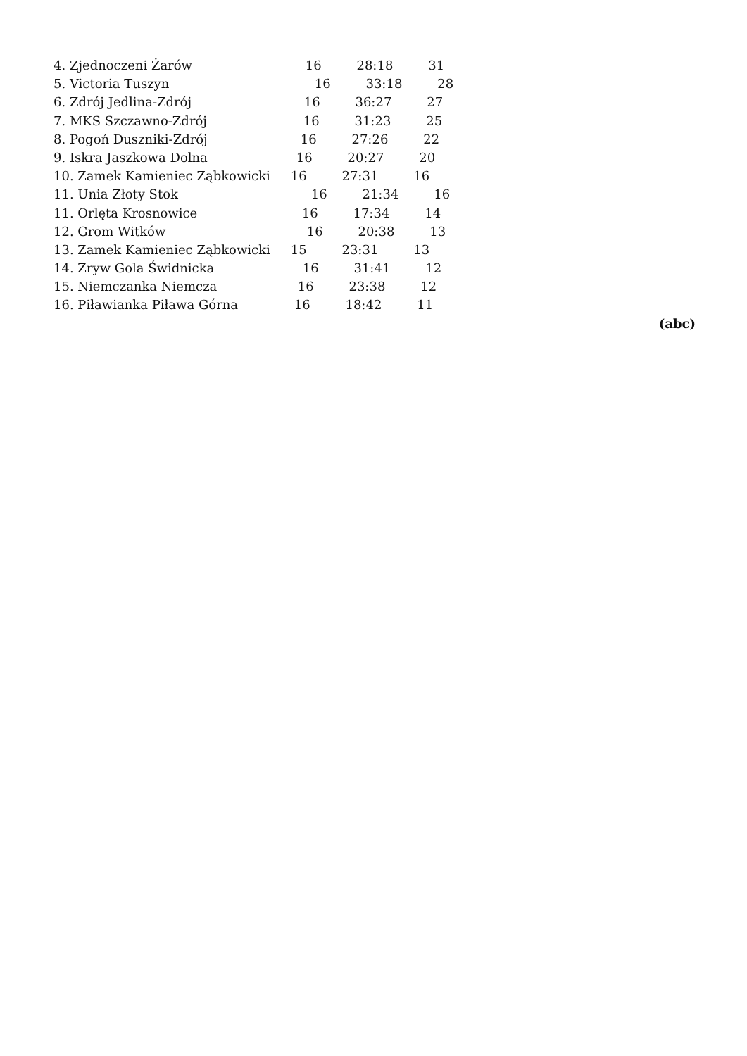4. Zjednoczeni Żarów 16 28:18 31
5. Victoria Tuszyn 16 33:18 28
6. Zdrój Jedlina-Zdrój 16 36:27 27
7. MKS Szczawno-Zdrój 16 31:23 25
8. Pogoń Duszniki-Zdrój 16 27:26 22
9. Iskra Jaszkowa Dolna 16 20:27 20
10. Zamek Kamieniec Ząbkowicki 16 27:31 16
11. Unia Złoty Stok 16 21:34 16
11. Orlęta Krosnowice 16 17:34 14
12. Grom Witków 16 20:38 13
13. Zamek Kamieniec Ząbkowicki 15 23:31 13
14. Zryw Gola Świdnicka 16 31:41 12
15. Niemczanka Niemcza 16 23:38 12
16. Piławianka Piława Górna 16 18:42 11
(abc)